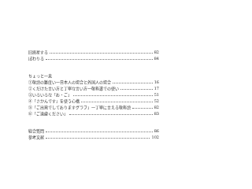旧惑星する 82
ぽわりる 84
ちょっと一息
①敬語の難度い一日本人の場合と外国人の場合 16
②くだけた言い方と丁寧な言い方一敬称遣での使い 17
③いろいろな「お・ご」 51
④「さかんです」を使う心構 52
⑤「ご出発でしておりますグラフ」一丁寧に言える敬称語 82
⑥「ご遠慮ください」 83
総合質問 86
参考文献 102